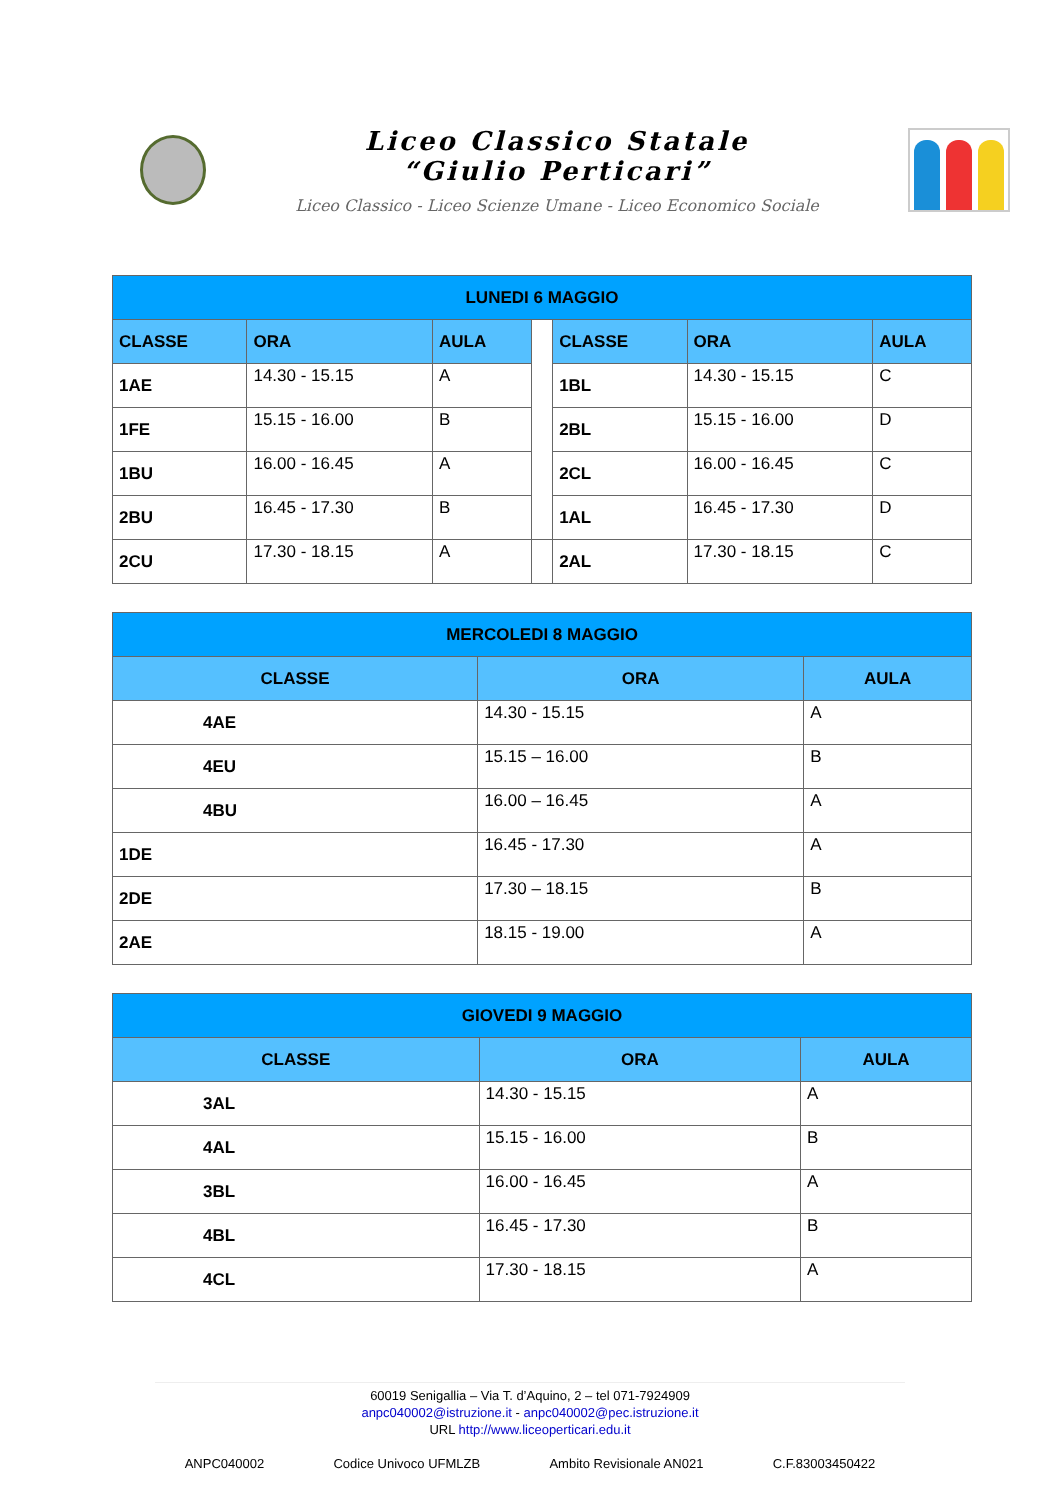Liceo Classico Statale
“Giulio Perticari”
Liceo Classico - Liceo Scienze Umane - Liceo Economico Sociale
| LUNEDI 6 MAGGIO | | | | | | |
| --- | --- | --- | --- | --- | --- | --- |
| CLASSE | ORA | AULA | | CLASSE | ORA | AULA |
| 1AE | 14.30 - 15.15 | A | | 1BL | 14.30 - 15.15 | C |
| 1FE | 15.15 - 16.00 | B | | 2BL | 15.15 - 16.00 | D |
| 1BU | 16.00 - 16.45 | A | | 2CL | 16.00 - 16.45 | C |
| 2BU | 16.45 - 17.30 | B | | 1AL | 16.45 - 17.30 | D |
| 2CU | 17.30 - 18.15 | A | | 2AL | 17.30 - 18.15 | C |
| MERCOLEDI 8 MAGGIO | | |
| --- | --- | --- |
| CLASSE | ORA | AULA |
| 4AE | 14.30 - 15.15 | A |
| 4EU | 15.15 – 16.00 | B |
| 4BU | 16.00 – 16.45 | A |
| 1DE | 16.45 - 17.30 | A |
| 2DE | 17.30 – 18.15 | B |
| 2AE | 18.15 - 19.00 | A |
| GIOVEDI 9 MAGGIO | | |
| --- | --- | --- |
| CLASSE | ORA | AULA |
| 3AL | 14.30 - 15.15 | A |
| 4AL | 15.15 - 16.00 | B |
| 3BL | 16.00 - 16.45 | A |
| 4BL | 16.45 - 17.30 | B |
| 4CL | 17.30 - 18.15 | A |
60019 Senigallia – Via T. d’Aquino, 2 – tel 071-7924909
anpc040002@istruzione.it - anpc040002@pec.istruzione.it
URL http://www.liceoperticari.edu.it
ANPC040002 Codice Univoco UFMLZB Ambito Revisionale AN021 C.F.83003450422